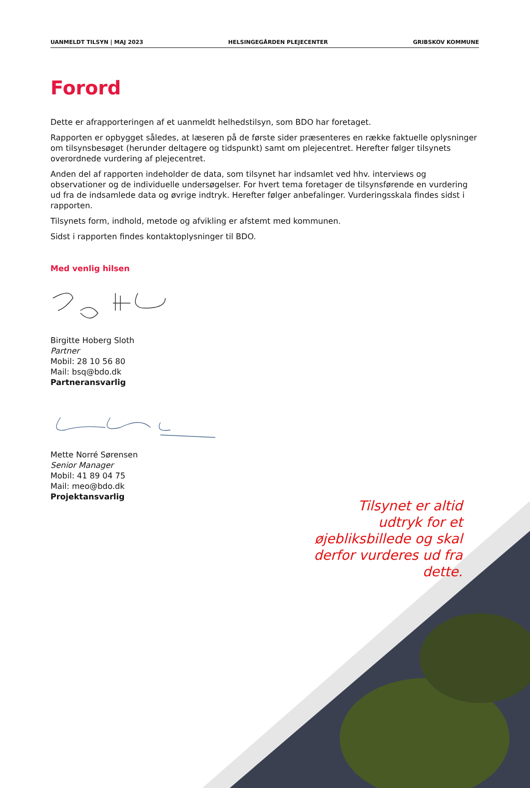UANMELDT TILSYN | MAJ 2023 HELSINGEGÅRDEN PLEJECENTER GRIBSKOV KOMMUNE
Forord
Dette er afrapporteringen af et uanmeldt helhedstilsyn, som BDO har foretaget.
Rapporten er opbygget således, at læseren på de første sider præsenteres en række faktuelle oplysninger om tilsynsbesøget (herunder deltagere og tidspunkt) samt om plejecentret. Herefter følger tilsynets overordnede vurdering af plejecentret.
Anden del af rapporten indeholder de data, som tilsynet har indsamlet ved hhv. interviews og observationer og de individuelle undersøgelser. For hvert tema foretager de tilsynsførende en vurdering ud fra de indsamlede data og øvrige indtryk. Herefter følger anbefalinger. Vurderingsskala findes sidst i rapporten.
Tilsynets form, indhold, metode og afvikling er afstemt med kommunen.
Sidst i rapporten findes kontaktoplysninger til BDO.
Med venlig hilsen
Birgitte Hoberg Sloth
Partner
Mobil: 28 10 56 80
Mail: bsq@bdo.dk
Partneransvarlig
Mette Norré Sørensen
Senior Manager
Mobil: 41 89 04 75
Mail: meo@bdo.dk
Projektansvarlig
Tilsynet er altid udtryk for et øjebliksbillede og skal derfor vurderes ud fra dette.